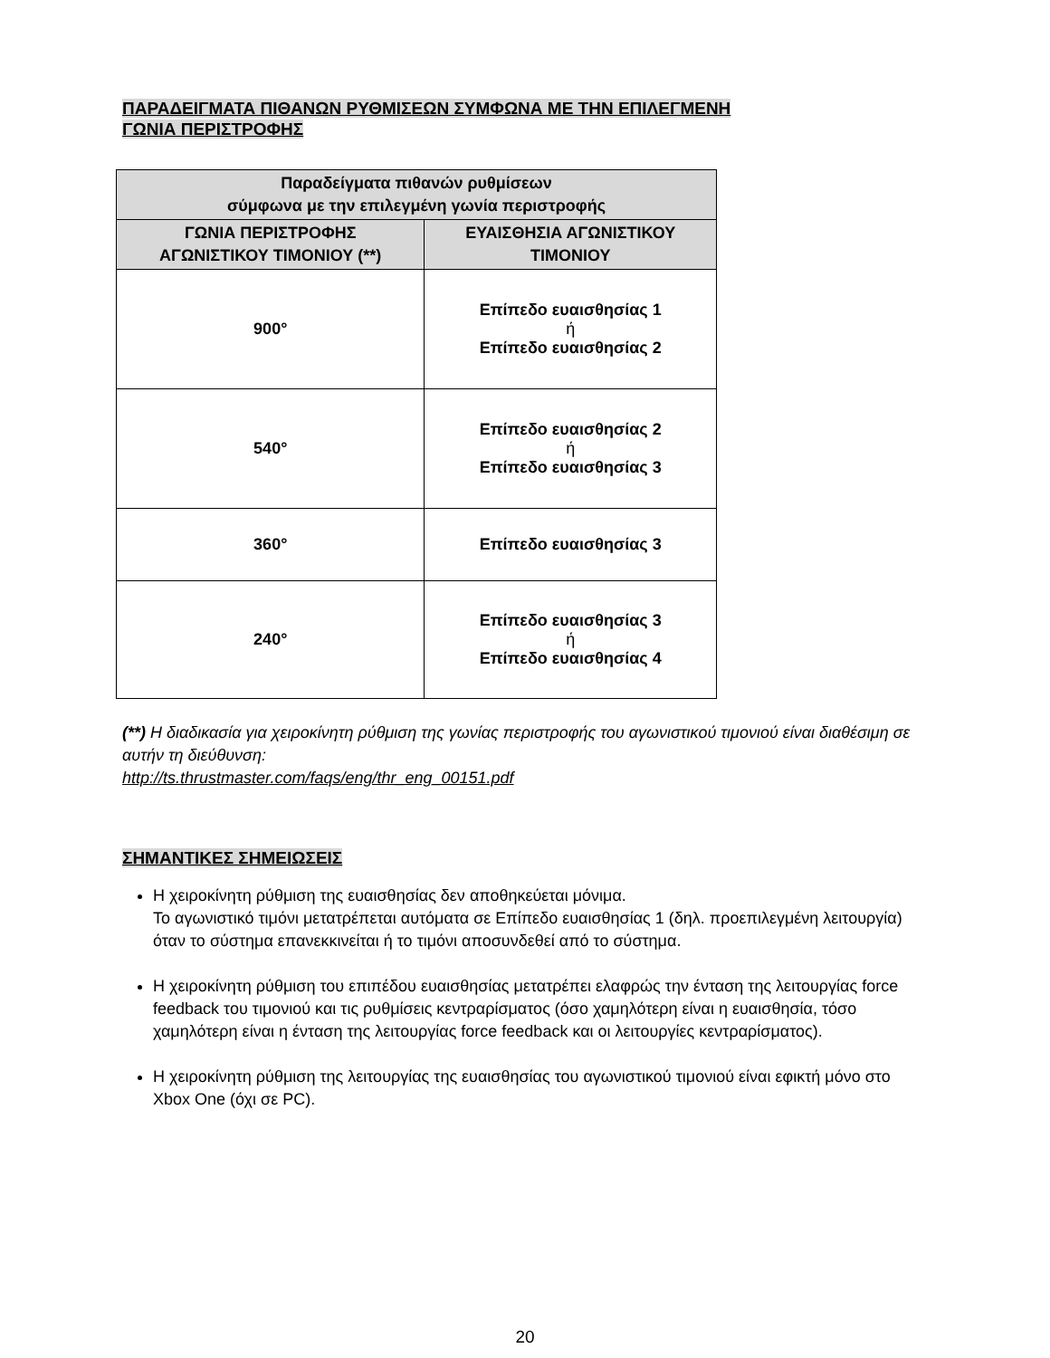ΠΑΡΑΔΕΙΓΜΑΤΑ ΠΙΘΑΝΩΝ ΡΥΘΜΙΣΕΩΝ ΣΥΜΦΩΝΑ ΜΕ ΤΗΝ ΕΠΙΛΕΓΜΕΝΗ
ΓΩΝΙΑ ΠΕΡΙΣΤΡΟΦΗΣ
| Παραδείγματα πιθανών ρυθμίσεων σύμφωνα με την επιλεγμένη γωνία περιστροφής | |
| --- | --- |
| ΓΩΝΙΑ ΠΕΡΙΣΤΡΟΦΗΣ ΑΓΩΝΙΣΤΙΚΟΥ ΤΙΜΟΝΙΟΥ (**) | ΕΥΑΙΣΘΗΣΙΑ ΑΓΩΝΙΣΤΙΚΟΥ ΤΙΜΟΝΙΟΥ |
| 900° | Επίπεδο ευαισθησίας 1 ή Επίπεδο ευαισθησίας 2 |
| 540° | Επίπεδο ευαισθησίας 2 ή Επίπεδο ευαισθησίας 3 |
| 360° | Επίπεδο ευαισθησίας 3 |
| 240° | Επίπεδο ευαισθησίας 3 ή Επίπεδο ευαισθησίας 4 |
(**) Η διαδικασία για χειροκίνητη ρύθμιση της γωνίας περιστροφής του αγωνιστικού τιμονιού είναι διαθέσιμη σε αυτήν τη διεύθυνση:
http://ts.thrustmaster.com/faqs/eng/thr_eng_00151.pdf
ΣΗΜΑΝΤΙΚΕΣ ΣΗΜΕΙΩΣΕΙΣ
Η χειροκίνητη ρύθμιση της ευαισθησίας δεν αποθηκεύεται μόνιμα.
Το αγωνιστικό τιμόνι μετατρέπεται αυτόματα σε Επίπεδο ευαισθησίας 1 (δηλ. προεπιλεγμένη λειτουργία) όταν το σύστημα επανεκκινείται ή το τιμόνι αποσυνδεθεί από το σύστημα.
Η χειροκίνητη ρύθμιση του επιπέδου ευαισθησίας μετατρέπει ελαφρώς την ένταση της λειτουργίας force feedback του τιμονιού και τις ρυθμίσεις κεντραρίσματος (όσο χαμηλότερη είναι η ευαισθησία, τόσο χαμηλότερη είναι η ένταση της λειτουργίας force feedback και οι λειτουργίες κεντραρίσματος).
Η χειροκίνητη ρύθμιση της λειτουργίας της ευαισθησίας του αγωνιστικού τιμονιού είναι εφικτή μόνο στο Xbox One (όχι σε PC).
20